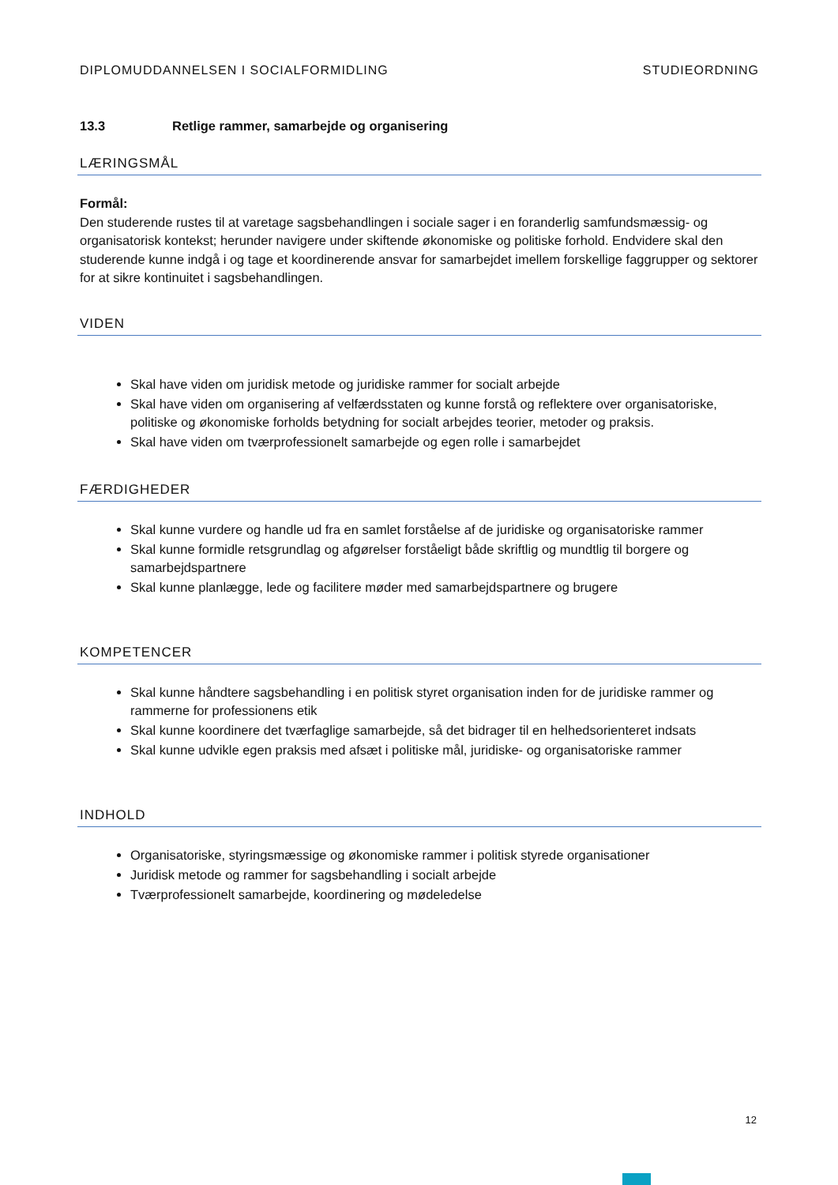DIPLOMUDDANNELSEN I SOCIALFORMIDLING STUDIEORDNING
13.3 Retlige rammer, samarbejde og organisering
LÆRINGSMÅL
Formål:
Den studerende rustes til at varetage sagsbehandlingen i sociale sager i en foranderlig samfundsmæssig- og organisatorisk kontekst; herunder navigere under skiftende økonomiske og politiske forhold. Endvidere skal den studerende kunne indgå i og tage et koordinerende ansvar for samarbejdet imellem forskellige faggrupper og sektorer for at sikre kontinuitet i sagsbehandlingen.
VIDEN
Skal have viden om juridisk metode og juridiske rammer for socialt arbejde
Skal have viden om organisering af velfærdsstaten og kunne forstå og reflektere over organisatoriske, politiske og økonomiske forholds betydning for socialt arbejdes teorier, metoder og praksis.
Skal have viden om tværprofessionelt samarbejde og egen rolle i samarbejdet
FÆRDIGHEDER
Skal kunne vurdere og handle ud fra en samlet forståelse af de juridiske og organisatoriske rammer
Skal kunne formidle retsgrundlag og afgørelser forståeligt både skriftlig og mundtlig til borgere og samarbejdspartnere
Skal kunne planlægge, lede og facilitere møder med samarbejdspartnere og brugere
KOMPETENCER
Skal kunne håndtere sagsbehandling i en politisk styret organisation inden for de juridiske rammer og rammerne for professionens etik
Skal kunne koordinere det tværfaglige samarbejde, så det bidrager til en helhedsorienteret indsats
Skal kunne udvikle egen praksis med afsæt i politiske mål, juridiske- og organisatoriske rammer
INDHOLD
Organisatoriske, styringsmæssige og økonomiske rammer i politisk styrede organisationer
Juridisk metode og rammer for sagsbehandling i socialt arbejde
Tværprofessionelt samarbejde, koordinering og mødeledelse
12